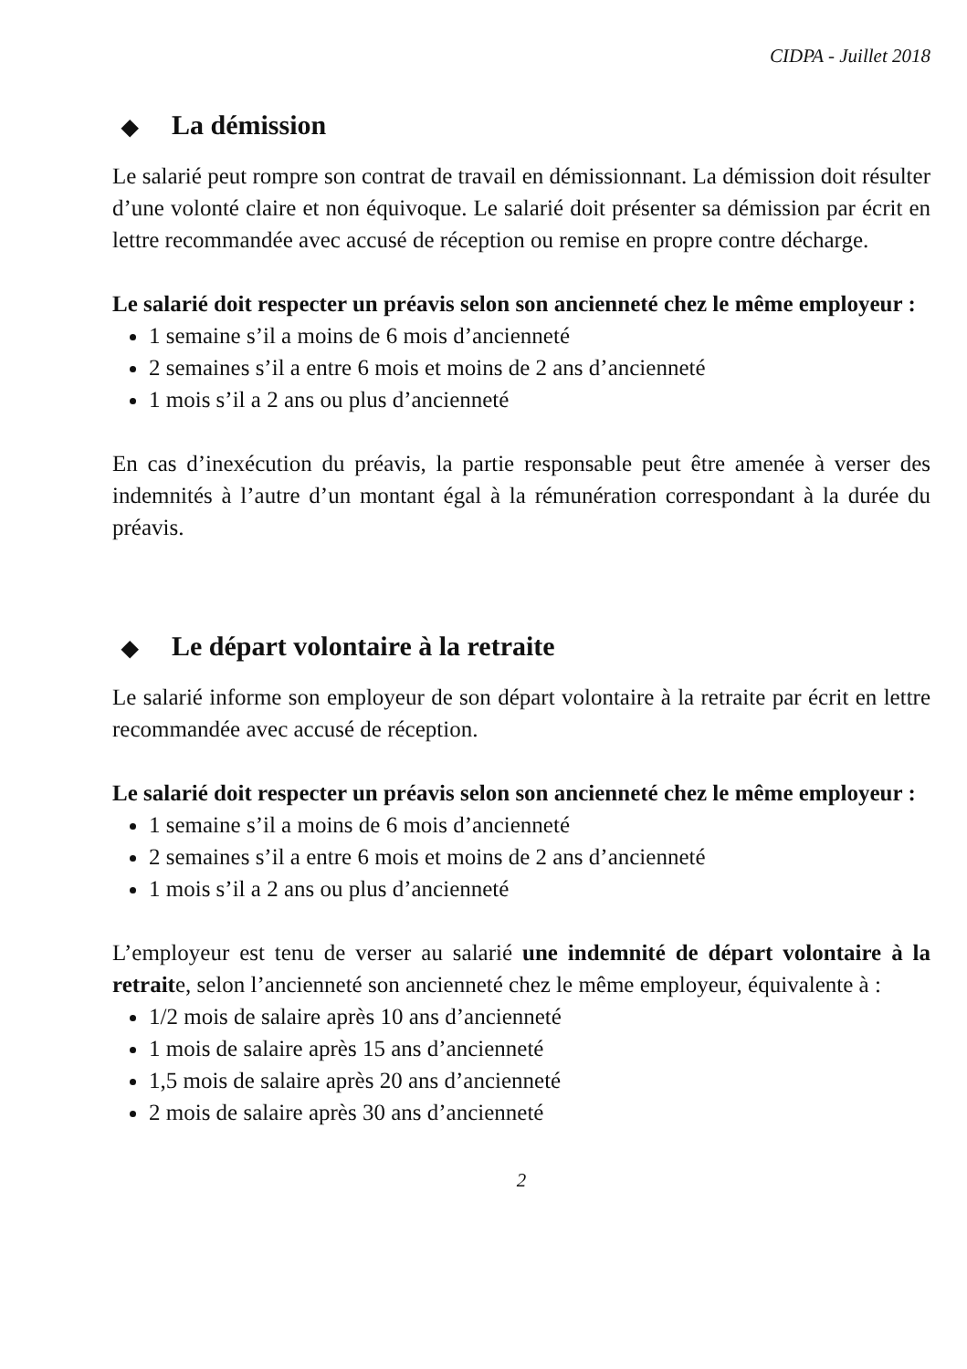CIDPA - Juillet 2018
◆ La démission
Le salarié peut rompre son contrat de travail en démissionnant. La démission doit résulter d’une volonté claire et non équivoque. Le salarié doit présenter sa démission par écrit en lettre recommandée avec accusé de réception ou remise en propre contre décharge.
Le salarié doit respecter un préavis selon son ancienneté chez le même employeur :
1 semaine s’il a moins de 6 mois d’ancienneté
2 semaines s’il a entre 6 mois et moins de 2 ans d’ancienneté
1 mois s’il a 2 ans ou plus d’ancienneté
En cas d’inexécution du préavis, la partie responsable peut être amenée à verser des indemnités à l’autre d’un montant égal à la rémunération correspondant à la durée du préavis.
◆ Le départ volontaire à la retraite
Le salarié informe son employeur de son départ volontaire à la retraite par écrit en lettre recommandée avec accusé de réception.
Le salarié doit respecter un préavis selon son ancienneté chez le même employeur :
1 semaine s’il a moins de 6 mois d’ancienneté
2 semaines s’il a entre 6 mois et moins de 2 ans d’ancienneté
1 mois s’il a 2 ans ou plus d’ancienneté
L’employeur est tenu de verser au salarié une indemnité de départ volontaire à la retraite, selon l’ancienneté son ancienneté chez le même employeur, équivalente à :
1/2 mois de salaire après 10 ans d’ancienneté
1 mois de salaire après 15 ans d’ancienneté
1,5 mois de salaire après 20 ans d’ancienneté
2 mois de salaire après 30 ans d’ancienneté
2